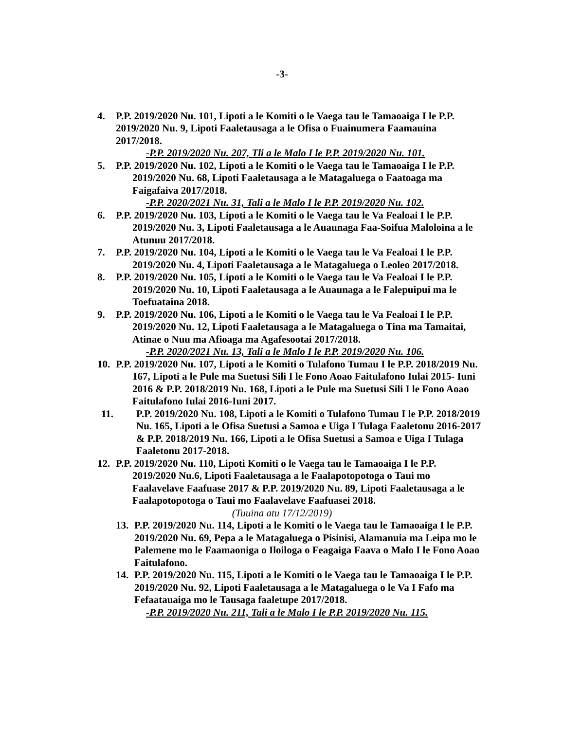-3-
4. P.P. 2019/2020 Nu. 101, Lipoti a le Komiti o le Vaega tau le Tamaoaiga I le P.P. 2019/2020 Nu. 9, Lipoti Faaletausaga a le Ofisa o Fuainumera Faamauina 2017/2018.
-P.P. 2019/2020 Nu. 207, Tli a le Malo I le P.P. 2019/2020 Nu. 101.
5. P.P. 2019/2020 Nu. 102, Lipoti a le Komiti o le Vaega tau le Tamaoaiga I le P.P. 2019/2020 Nu. 68, Lipoti Faaletausaga a le Matagaluega o Faatoaga ma Faigafaiva 2017/2018.
-P.P. 2020/2021 Nu. 31, Tali a le Malo I le P.P. 2019/2020 Nu. 102.
6. P.P. 2019/2020 Nu. 103, Lipoti a le Komiti o le Vaega tau le Va Fealoai I le P.P. 2019/2020 Nu. 3, Lipoti Faaletausaga a le Auaunaga Faa-Soifua Maloloina a le Atunuu 2017/2018.
7. P.P. 2019/2020 Nu. 104, Lipoti a le Komiti o le Vaega tau le Va Fealoai I le P.P. 2019/2020 Nu. 4, Lipoti Faaletausaga a le Matagaluega o Leoleo 2017/2018.
8. P.P. 2019/2020 Nu. 105, Lipoti a le Komiti o le Vaega tau le Va Fealoai I le P.P. 2019/2020 Nu. 10, Lipoti Faaletausaga a le Auaunaga a le Falepuipui ma le Toefuataina 2018.
9. P.P. 2019/2020 Nu. 106, Lipoti a le Komiti o le Vaega tau le Va Fealoai I le P.P. 2019/2020 Nu. 12, Lipoti Faaletausaga a le Matagaluega o Tina ma Tamaitai, Atinae o Nuu ma Afioaga ma Agafesootai 2017/2018.
-P.P. 2020/2021 Nu. 13, Tali a le Malo I le P.P. 2019/2020 Nu. 106.
10. P.P. 2019/2020 Nu. 107, Lipoti a le Komiti o Tulafono Tumau I le P.P. 2018/2019 Nu. 167, Lipoti a le Pule ma Suetusi Sili I le Fono Aoao Faitulafono Iulai 2015- Iuni 2016 & P.P. 2018/2019 Nu. 168, Lipoti a le Pule ma Suetusi Sili I le Fono Aoao Faitulafono Iulai 2016-Iuni 2017.
11. P.P. 2019/2020 Nu. 108, Lipoti a le Komiti o Tulafono Tumau I le P.P. 2018/2019 Nu. 165, Lipoti a le Ofisa Suetusi a Samoa e Uiga I Tulaga Faaletonu 2016-2017 & P.P. 2018/2019 Nu. 166, Lipoti a le Ofisa Suetusi a Samoa e Uiga I Tulaga Faaletonu 2017-2018.
12. P.P. 2019/2020 Nu. 110, Lipoti Komiti o le Vaega tau le Tamaoaiga I le P.P. 2019/2020 Nu.6, Lipoti Faaletausaga a le Faalapotopotoga o Taui mo Faalavelave Faafuase 2017 & P.P. 2019/2020 Nu. 89, Lipoti Faaletausaga a le Faalapotopotoga o Taui mo Faalavelave Faafuasei 2018.
(Tuuina atu 17/12/2019)
13. P.P. 2019/2020 Nu. 114, Lipoti a le Komiti o le Vaega tau le Tamaoaiga I le P.P. 2019/2020 Nu. 69, Pepa a le Matagaluega o Pisinisi, Alamanuia ma Leipa mo le Palemene mo le Faamaoniga o Iloiloga o Feagaiga Faava o Malo I le Fono Aoao Faitulafono.
14. P.P. 2019/2020 Nu. 115, Lipoti a le Komiti o le Vaega tau le Tamaoaiga I le P.P. 2019/2020 Nu. 92, Lipoti Faaletausaga a le Matagaluega o le Va I Fafo ma Fefaatauaiga mo le Tausaga faaletupe 2017/2018.
-P.P. 2019/2020 Nu. 211, Tali a le Malo I le P.P. 2019/2020 Nu. 115.